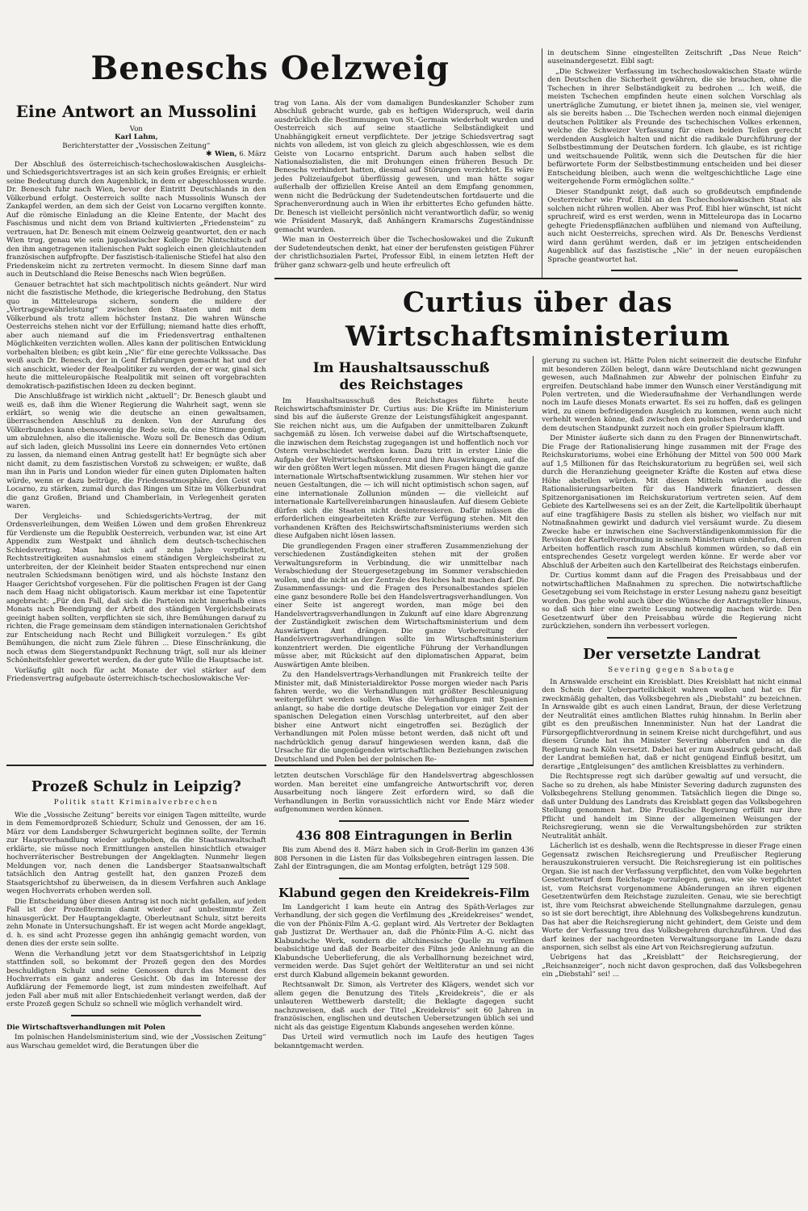Beneschs Oelzweig
Eine Antwort an Mussolini
Von
Karl Lahm,
Berichterstatter der „Vossischen Zeitung“
✱ Wien, 6. März
Der Abschluß des österreichisch-tschechoslowakischen Ausgleichs- und Schiedsgerichtsvertrages ist an sich kein großes Ereignis; er erhielt seine Bedeutung durch den Augenblick, in dem er abgeschlossen wurde. Dr. Benesch fuhr nach Wien, bevor der Eintritt Deutschlands in den Völkerbund erfolgt. Oesterreich sollte nach Mussolinis Wunsch der Zankapfel werden, an dem sich der Geist von Locarno vergiften konnte. Auf die römische Einladung an die Kleine Entente, der Macht des Faschismus und nicht dem von Briand kultivierten „Friedensteim“ zu vertrauen, hat Dr. Benesch mit einem Oelzweig geantwortet, den er nach Wien trug, genau wie sein jugoslawischer Kollege Dr. Nintschitsch auf den ihm angetragenen italienischen Pakt sogleich einen gleichlautenden französischen aufpfropfte. Der faszistisch-italienische Stiefel hat also den Friedenskeim nicht zu zertreten vermocht. In diesem Sinne darf man auch in Deutschland die Reise Beneschs nach Wien begrüßen.
Genauer betrachtet hat sich machtpolitisch nichts geändert. Nur wird nicht die faszistische Methode, die kriegerische Bedrohung, den Status quo in Mitteleuropa sichern, sondern die mildere der „Vertragsgewährleistung“ zwischen den Staaten und mit dem Völkerbund als trotz allem höchster Instanz. Die wahren Wünsche Oesterreichs stehen nicht vor der Erfüllung; niemand hatte dies erhofft, aber auch niemand auf die im Friedensvertrag enthaltenen Möglichkeiten verzichten wollen. Alles kann der politischen Entwicklung vorbehalten bleiben; es gibt kein „Nie“ für eine gerechte Volkssache. Das weiß auch Dr. Benesch, der in Genf Erfahrungen gemacht hat und der sich anschickt, wieder der Realpolitiker zu werden, der er war, ginal sich heute die mitteleuropäische Realpolitik mit seinen oft vorgebrachten demokratisch-pazifistischen Ideen zu decken beginnt.
Die Anschlußfrage ist wirklich nicht „aktuell“; Dr. Benesch glaubt und weiß es, daß ihm die Wiener Regierung die Wahrheit sagt, wenn sie erklärt, so wenig wie die deutsche an einen gewaltsamen, überraschenden Anschluß zu denken. Von der Anrufung des Völkerbundes kann ebensowenig die Rede sein, da eine Stimme genügt, um abzulehnen, also die italienische. Wozu soll Dr. Benesch das Odium auf sich laden, gleich Mussolini ins Leere ein donnerndes Veto ertönen zu lassen, da niemand einen Antrag gestellt hat! Er begnügte sich aber nicht damit, zu dem faszistischen Vorstoß zu schweigen; er wußte, daß man ihn in Paris und London wieder für einen guten Diplomaten halten würde, wenn er dazu beitrüge, die Friedensatmosphäre, den Geist von Locarno, zu stärken, zumal durch das Ringen um Sitze im Völkerbundrat die ganz Großen, Briand und Chamberlain, in Verlegenheit geraten waren.
Der Vergleichs- und Schiedsgerichts-Vertrag, der mit Ordensverleihungen, dem Weißen Löwen und dem großen Ehrenkreuz für Verdienste um die Republik Oesterreich, verbunden war, ist eine Art Appendix zum Westpakt und ähnlich dem deutsch-tschechischen Schiedsvertrag. Man hat sich auf zehn Jahre verpflichtet, Rechtsstreitigkeiten ausnahmslos einem ständigen Vergleichsbeirat zu unterbreiten, der der Kleinheit beider Staaten entsprechend nur einen neutralen Schiedsmann benötigen wird, und als höchste Instanz den Haager Gerichtshof vorgesehen. Für die politischen Fragen ist der Gang nach dem Haag nicht obligatorisch. Kaum merkbar ist eine Tapetentür angebracht: „Für den Fall, daß sich die Parteien nicht innerhalb eines Monats nach Beendigung der Arbeit des ständigen Vergleichsbeirats geeinigt haben sollten, verpflichten sie sich, ihre Bemühungen darauf zu richten, die Frage gemeinsam dem ständigen internationalen Gerichtshof zur Entscheidung nach Recht und Billigkeit vorzulegen.“ Es gibt Bemühungen, die nicht zum Ziele führen ... Diese Einschränkung, die noch etwas dem Siegerstandpunkt Rechnung trägt, soll nur als kleiner Schönheitsfehler gewertet werden, da der gute Wille die Hauptsache ist.
Vorläufig gilt noch für acht Monate der viel stärker auf dem Friedensvertrag aufgebaute österreichisch-tschechoslowakische Ver-
trag von Lana. Als der vom damaligen Bundeskanzler Schober zum Abschluß gebracht wurde, gab es heftigen Widerspruch, weil darin ausdrücklich die Bestimmungen von St.-Germain wiederholt wurden und Oesterreich sich auf seine staatliche Selbständigkeit und Unabhängigkeit erneut verpflichtete. Der jetzige Schiedsvertrag sagt nichts von alledem, ist von gleich zu gleich abgeschlossen, wie es dem Geiste von Locarno entspricht. Darum auch haben selbst die Nationalsozialisten, die mit Drohungen einen früheren Besuch Dr. Beneschs verhindert hatten, diesmal auf Störungen verzichtet. Es wäre jedes Polizeiaufgebot überflüssig gewesen, und man hätte sogar außerhalb der offiziellen Kreise Anteil an dem Empfang genommen, wenn nicht die Bedrückung der Sudetendeutschen fortdauerte und die Sprachenverordnung auch in Wien ihr erbittertes Echo gefunden hätte. Dr. Benesch ist vielleicht persönlich nicht verantwortlich dafür, so wenig wie Präsident Masaryk, daß Anhängern Kramarschs Zugeständnisse gemacht wurden.
Wie man in Oesterreich über die Tschechoslowakei und die Zukunft der Sudetendeutschen denkt, hat einer der berufensten geistigen Führer der christlichsozialen Partei, Professor Eibl, in einem letzten Heft der früher ganz schwarz-gelb und heute erfreulich oft
in deutschem Sinne eingestellten Zeitschrift „Das Neue Reich“ auseinandergesetzt. Eibl sagt:
„Die Schweizer Verfassung im tschechoslowakischen Staate würde den Deutschen die Sicherheit gewähren, die sie brauchen, ohne die Tschechen in ihrer Selbständigkeit zu bedrohen ... Ich weiß, die meisten Tschechen empfinden heute einen solchen Vorschlag als unerträgliche Zumutung, er bietet ihnen ja, meinen sie, viel weniger, als sie bereits haben ... Die Tschechen werden noch einmal diejenigen deutschen Politiker als Freunde des tschechischen Volkes erkennen, welche die Schweizer Verfassung für einen beiden Teilen gerecht werdenden Ausgleich halten und nicht die radikale Durchführung der Selbstbestimmung der Deutschen fordern. Ich glaube, es ist richtige und weitschauende Politik, wenn sich die Deutschen für die hier befürwortete Form der Selbstbestimmung entscheiden und bei dieser Entscheidung bleiben, auch wenn die weltgeschichtliche Lage eine weitergehende Form ermöglichen sollte.“
Dieser Standpunkt zeigt, daß auch so großdeutsch empfindende Oesterreicher wie Prof. Eibl an den Tschechoslowakischen Staat als solchen nicht rühren wollen. Aber was Prof. Eibl hier wünscht, ist nicht spruchreif, wird es erst werden, wenn in Mitteleuropa das in Locarno gehegte Friedenspflänzchen aufblühen und niemand von Aufteilung, auch nicht Oesterreichs, sprechen wird. Als Dr. Beneschs Verdienst wird dann gerühmt werden, daß er im jetzigen entscheidenden Augenblick auf das faszistische „Nie“ in der neuen europäischen Sprache geantwortet hat.
Curtius über das Wirtschaftsministerium
Im Haushaltsausschuß
des Reichstages
Im Haushaltsausschuß des Reichstages führte heute Reichswirtschaftsminister Dr. Curtius aus: Die Kräfte im Ministerium sind bis auf die äußerste Grenze der Leistungsfähigkeit angespannt. Sie reichen nicht aus, um die Aufgaben der unmittelbaren Zukunft sachgemäß zu lösen. Ich verweise dabei auf die Wirtschaftsenquete, die inzwischen dem Reichstag zugegangen ist und hoffentlich noch vor Ostern verabschiedet werden kann. Dazu tritt in erster Linie die Aufgabe der Weltwirtschaftskonferenz und ihre Auswirkungen, auf die wir den größten Wert legen müssen. Mit diesen Fragen hängt die ganze internationale Wirtschaftsentwicklung zusammen. Wir stehen hier vor neuen Gestaltungen, die — ich will nicht optimistisch schon sagen, auf eine internationale Zollunion münden — die vielleicht auf internationale Kartellvereinbarungen hinauslaufen. Auf diesem Gebiete dürfen sich die Staaten nicht desinteressieren. Dafür müssen die erforderlichen eingearbeiteten Kräfte zur Verfügung stehen. Mit den vorhandenen Kräften des Reichswirtschaftsministeriums werden sich diese Aufgaben nicht lösen lassen.
Die grundlegenden Fragen einer strafferen Zusammenziehung der verschiedenen Zuständigkeiten stehen mit der großen Verwaltungsreform in Verbindung, die wir unmittelbar nach Verabschiedung der Steuergesetzgebung im Sommer verabschieden wollen, und die nicht an der Zentrale des Reiches halt machen darf. Die Zusammenfassungs- und die Fragen des Personalbestandes spielen eine ganz besondere Rolle bei den Handelsvertragsverhandlungen. Von einer Seite ist angeregt worden, man möge bei den Handelsvertragsverhandlungen in Zukunft auf eine klare Abgrenzung der Zuständigkeit zwischen dem Wirtschaftsministerium und dem Auswärtigen Amt drängen. Die ganze Vorbereitung der Handelsvertragsverhandlungen sollte im Wirtschaftsministerium konzentriert werden. Die eigentliche Führung der Verhandlungen müsse aber, mit Rücksicht auf den diplomatischen Apparat, beim Auswärtigen Amte bleiben.
Zu den Handelsvertrags-Verhandlungen mit Frankreich teilte der Minister mit, daß Ministerialdirektor Posse morgen wieder nach Paris fahren werde, wo die Verhandlungen mit größter Beschleunigung weitergeführt werden sollen. Was die Verhandlungen mit Spanien anlangt, so habe die dortige deutsche Delegation vor einiger Zeit der spanischen Delegation einen Vorschlag unterbreitet, auf den aber bisher eine Antwort nicht eingetroffen sei. Bezüglich der Verhandlungen mit Polen müsse betont werden, daß nicht oft und nachdrücklich genug darauf hingewiesen werden kann, daß die Ursache für die ungenügenden wirtschaftlichen Beziehungen zwischen Deutschland und Polen bei der polnischen Re-
gierung zu suchen ist. Hätte Polen nicht seinerzeit die deutsche Einfuhr mit besonderen Zöllen belegt, dann wäre Deutschland nicht gezwungen gewesen, auch Maßnahmen zur Abwehr der polnischen Einfuhr zu ergreifen. Deutschland habe immer den Wunsch einer Verständigung mit Polen vertreten, und die Wiederaufnahme der Verhandlungen werde noch im Laufe dieses Monats erwartet. Es sei zu hoffen, daß es gelingen wird, zu einem befriedigenden Ausgleich zu kommen, wenn auch nicht verhehlt werden könne, daß zwischen den polnischen Forderungen und dem deutschen Standpunkt zurzeit noch ein großer Spielraum klafft.
Der Minister äußerte sich dann zu den Fragen der Binnenwirtschaft. Die Frage der Rationalisierung hinge zusammen mit der Frage des Reichskuratoriums, wobei eine Erhöhung der Mittel von 500 000 Mark auf 1,5 Millionen für das Reichskuratorium zu begrüßen sei, weil sich durch die Heranziehung geeigneter Kräfte die Kosten auf etwa diese Höhe abstellen würden. Mit diesen Mitteln würden auch die Rationalisierungsarbeiten für das Handwerk finanziert, dessen Spitzenorganisationen im Reichskuratorium vertreten seien. Auf dem Gebiete des Kartellwesens sei es an der Zeit, die Kartellpolitik überhaupt auf eine tragfähigere Basis zu stellen als bisher, wo vielfach nur mit Notmaßnahmen gewirkt und dadurch viel versäumt wurde. Zu diesem Zwecke habe er inzwischen eine Sachverständigenkommission für die Revision der Kartellverordnung in seinem Ministerium einberufen, deren Arbeiten hoffentlich rasch zum Abschluß kommen würden, so daß ein entsprechendes Gesetz vorgelegt werden könne. Er werde aber vor Abschluß der Arbeiten auch den Kartellbeirat des Reichstags einberufen.
Dr. Curtius kommt dann auf die Fragen des Preisabbaus und der notwirtschaftlichen Maßnahmen zu sprechen. Die notwirtschaftliche Gesetzgebung sei vom Reichstage in erster Lesung nahezu ganz beseitigt worden. Das gehe wohl auch über die Wünsche der Antragsteller hinaus, so daß sich hier eine zweite Lesung notwendig machen würde. Den Gesetzentwurf über den Preisabbau würde die Regierung nicht zurückziehen, sondern ihn verbessert vorlegen.
Der versetzte Landrat
Severing gegen Sabotage
In Arnswalde erscheint ein Kreisblatt. Dies Kreisblatt hat nicht einmal den Schein der Ueberparteilichkeit wahren wollen und hat es für zweckmäßig gehalten, das Volksbegehren als „Diebstahl“ zu bezeichnen. In Arnswalde gibt es auch einen Landrat, Braun, der diese Verletzung der Neutralität eines amtlichen Blattes ruhig hinnahm. In Berlin aber gibt es den preußischen Innenminister. Nun hat der Landrat die Fürsorgepflichtverordnung in seinem Kreise nicht durchgeführt, und aus diesem Grunde hat ihn Minister Severing abberufen und an die Regierung nach Köln versetzt. Dabei hat er zum Ausdruck gebracht, daß der Landrat bemießen hat, daß er nicht genügend Einfluß besitzt, um derartige „Entgleisungen“ des amtlichen Kreisblattes zu verhindern.
Die Rechtspresse regt sich darüber gewaltig auf und versucht, die Sache so zu drehen, als habe Minister Severing dadurch zugunsten des Volksbegehrens Stellung genommen. Tatsächlich liegen die Dinge so, daß unter Duldung des Landrats das Kreisblatt gegen das Volksbegehren Stellung genommen hat. Die Preußische Regierung erfüllt nur ihre Pflicht und handelt im Sinne der allgemeinen Weisungen der Reichsregierung, wenn sie die Verwaltungsbehörden zur strikten Neutralität anhält.
Lächerlich ist es deshalb, wenn die Rechtspresse in dieser Frage einen Gegensatz zwischen Reichsregierung und Preußischer Regierung herauszukonstruieren versucht. Die Reichsregierung ist ein politisches Organ. Sie ist nach der Verfassung verpflichtet, den vom Volke begehrten Gesetzentwurf dem Reichstage vorzulegen, genau, wie sie verpflichtet ist, vom Reichsrat vorgenommene Abänderungen an ihren eigenen Gesetzentwürfen dem Reichstage zuzuleiten. Genau, wie sie berechtigt ist, ihre vom Reichsrat abweichende Stellungnahme darzulegen, genau so ist sie dort berechtigt, ihre Ablehnung des Volksbegehrens kundzutun. Das hat aber die Reichsregierung nicht gehindert, dem Geiste und dem Worte der Verfassung treu das Volksbegehren durchzuführen. Und das darf keines der nachgeordneten Verwaltungsorgane im Lande dazu anspornen, sich selbst als eine Art von Reichsregierung aufzutun.
Uebrigens hat das „Kreisblatt“ der Reichsregierung, der „Reichsanzeiger“, noch nicht davon gesprochen, daß das Volksbegehren ein „Diebstahl“ sei! ...
Prozeß Schulz in Leipzig?
Politik statt Kriminalverbrechen
Wie die „Vossische Zeitung“ bereits vor einigen Tagen mitteilte, wurde in dem Fememordprozeß Schiedurr, Schulz und Genossen, der am 16. März vor dem Landsberger Schwurgericht beginnen sollte, der Termin zur Hauptverhandlung wieder aufgehoben, da die Staatsanwaltschaft erklärte, sie müsse noch Ermittlungen anstellen hinsichtlich etwaiger hochverräterischer Bestrebungen der Angeklagten. Nunmehr liegen Meldungen vor, nach denen die Landsberger Staatsanwaltschaft tatsächlich den Antrag gestellt hat, den ganzen Prozeß dem Staatsgerichtshof zu überweisen, da in diesem Verfahren auch Anklage wegen Hochverrats erhoben werden soll.
Die Entscheidung über diesen Antrag ist noch nicht gefallen, auf jeden Fall ist der Prozeßtermin damit wieder auf unbestimmte Zeit hinausgerückt. Der Hauptangeklagte, Oberleutnant Schulz, sitzt bereits zehn Monate in Untersuchungshaft. Er ist wegen acht Morde angeklagt, d. h. es sind acht Prozesse gegen ihn anhängig gemacht worden, von denen dies der erste sein sollte.
Wenn die Verhandlung jetzt vor dem Staatsgerichtshof in Leipzig stattfinden soll, so bekommt der Prozeß gegen den des Mordes beschuldigten Schulz und seine Genossen durch das Moment des Hochverrats ein ganz anderes Gesicht. Ob das im Interesse der Aufklärung der Fememorde liegt, ist zum mindesten zweifelhaft. Auf jeden Fall aber muß mit aller Entschiedenheit verlangt werden, daß der erste Prozeß gegen Schulz so schnell wie möglich verhandelt wird.
Die Wirtschaftsverhandlungen mit Polen
Im polnischen Handelsministerium sind, wie der „Vossischen Zeitung“ aus Warschau gemeldet wird, die Beratungen über die
letzten deutschen Vorschläge für den Handelsvertrag abgeschlossen worden. Man bereitet eine umfangreiche Antwortschrift vor, deren Ausarbeitung noch längere Zeit erfordern wird, so daß die Verhandlungen in Berlin voraussichtlich nicht vor Ende März wieder aufgenommen werden können.
436 808 Eintragungen in Berlin
Bis zum Abend des 8. März haben sich in Groß-Berlin im ganzen 436 808 Personen in die Listen für das Volksbegehren eintragen lassen. Die Zahl der Eintragungen, die am Montag erfolgten, beträgt 129 508.
Klabund gegen den Kreidekreis-Film
Im Landgericht I kam heute ein Antrag des Späth-Verlages zur Verhandlung, der sich gegen die Verfilmung des „Kreidekreises“ wendet, die von der Phönix-Film A.-G. geplant wird. Als Vertreter der Beklagten gab Justizrat Dr. Werthauer an, daß die Phönix-Film A.-G. nicht das Klabundsche Werk, sondern die altchinesische Quelle zu verfilmen beabsichtige und daß der Bearbeiter des Films jede Anlehnung an die Klabundsche Ueberlieferung, die als Verballhornung bezeichnet wird, vermeiden werde. Das Sujet gehört der Weltliteratur an und sei nicht erst durch Klabund allgemein bekannt geworden.
Rechtsanwalt Dr. Simon, als Vertreter des Klägers, wendet sich vor allem gegen die Benutzung des Titels „Kreidekreis“, die er als unlauteren Wettbewerb darstellt; die Beklagte dagegen sucht nachzuweisen, daß auch der Titel „Kreidekreis“ seit 60 Jahren in französischen, englischen und deutschen Uebersetzungen üblich sei und nicht als das geistige Eigentum Klabunds angesehen werden könne.
Das Urteil wird vermutlich noch im Laufe des heutigen Tages bekanntgemacht werden.